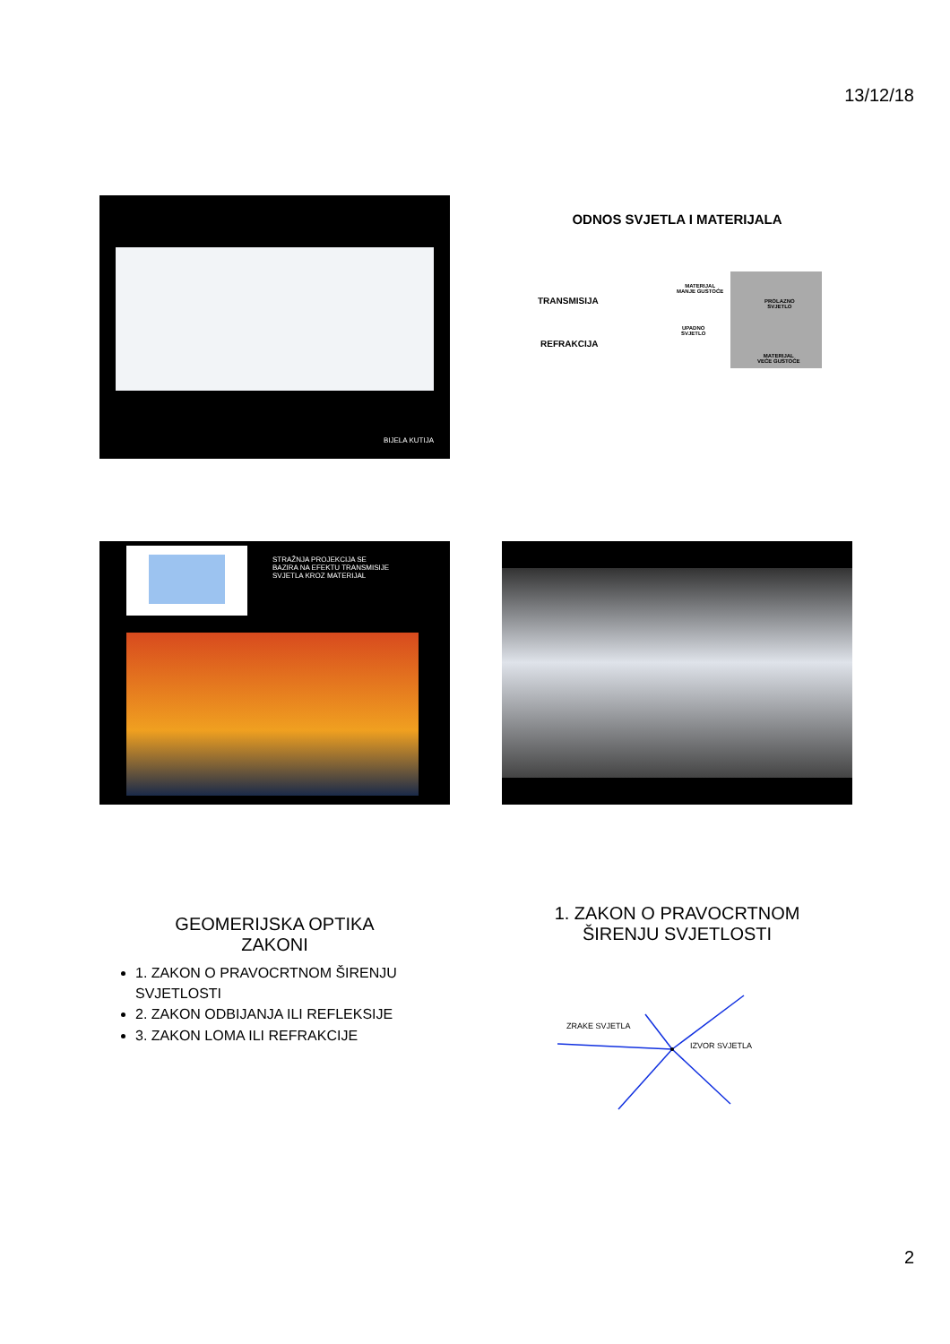13/12/18
BIJELA KUTIJA
ODNOS SVJETLA I MATERIJALA
TRANSMISIJA
REFRAKCIJA
MATERIJAL
MANJE GUSTOĆE
UPADNO
SVJETLO
PROLAZNO
SVJETLO
MATERIJAL
VEĆE GUSTOĆE
STRAŽNJA PROJEKCIJA SE
BAZIRA NA EFEKTU TRANSMISIJE
SVJETLA KROZ MATERIJAL
GEOMERIJSKA OPTIKA
ZAKONI
1. ZAKON O PRAVOCRTNOM ŠIRENJU SVJETLOSTI
2. ZAKON ODBIJANJA ILI REFLEKSIJE
3. ZAKON LOMA ILI REFRAKCIJE
1. ZAKON O PRAVOCRTNOM
ŠIRENJU SVJETLOSTI
ZRAKE SVJETLA
IZVOR SVJETLA
2